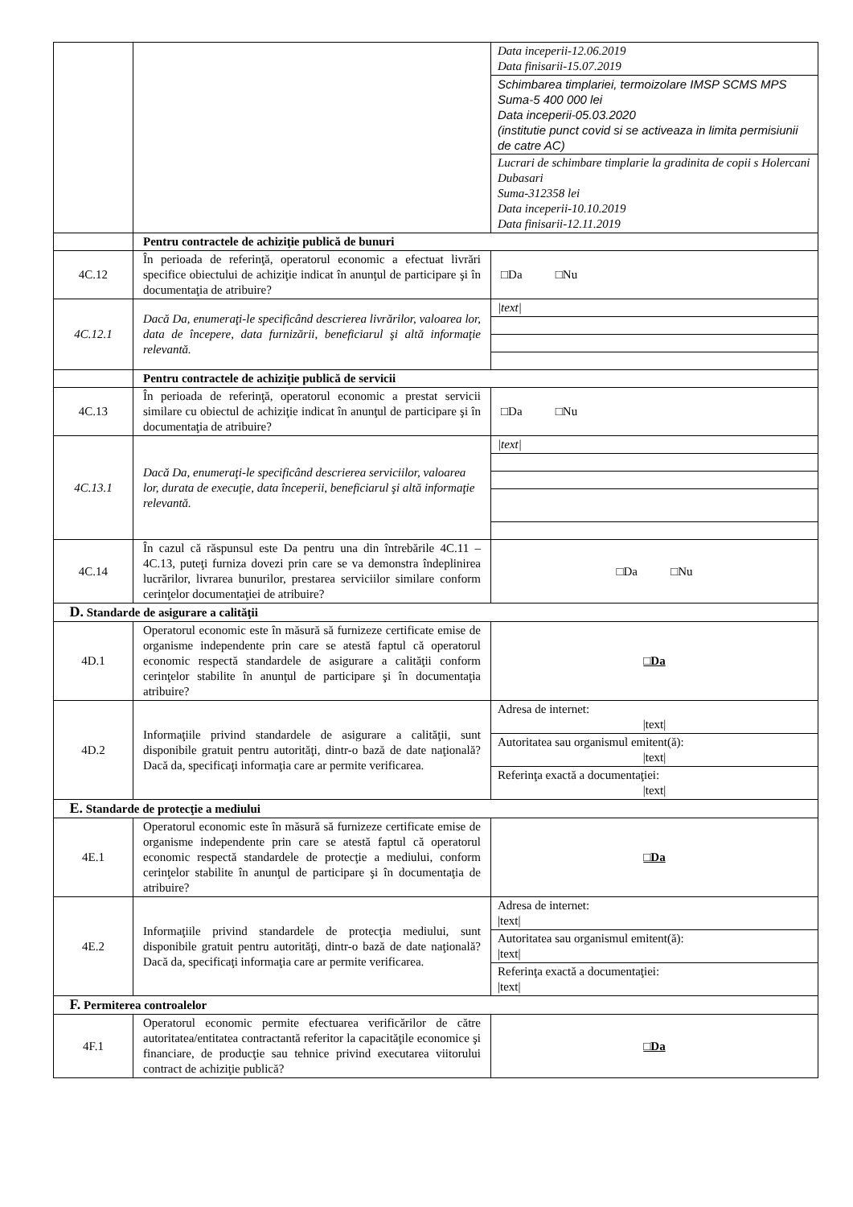| | | / Data inceperii-12.06.2019 Data finisarii-15.07.2019 / / Schimbarea timplariei, termoizolare IMSP SCMS MPS Suma-5 400 000 lei Data inceperii-05.03.2020 (institutie punct covid si se activeaza in limita permisiunii de catre AC) / / Lucrari de schimbare timplarie la gradinita de copii s Holercani Dubasari Suma-312358 lei Data inceperii-10.10.2019 Data finisarii-12.11.2019 / |
| | Pentru contractele de achiziţie publică de bunuri | |
| 4C.12 | În perioada de referinţă, operatorul economic a efectuat livrări specifice obiectului de achiziţie indicat în anunţul de participare şi în documentaţia de atribuire? | □Da □Nu |
| 4C.12.1 | Dacă Da, enumeraţi-le specificând descrierea livrărilor, valoarea lor, data de începere, data furnizării, beneficiarul şi altă informaţie relevantă. | / /text/ / |
| | Pentru contractele de achiziţie publică de servicii | |
| 4C.13 | În perioada de referinţă, operatorul economic a prestat servicii similare cu obiectul de achiziţie indicat în anunţul de participare şi în documentaţia de atribuire? | □Da □Nu |
| 4C.13.1 | Dacă Da, enumeraţi-le specificând descrierea serviciilor, valoarea lor, durata de execuţie, data începerii, beneficiarul şi altă informaţie relevantă. | / /text/ / |
| 4C.14 | În cazul că răspunsul este Da pentru una din întrebările 4C.11 – 4C.13, puteţi furniza dovezi prin care se va demonstra îndeplinirea lucrărilor, livrarea bunurilor, prestarea serviciilor similare conform cerinţelor documentaţiei de atribuire? | □Da □Nu |
| D. Standarde de asigurare a calităţii | | |
| 4D.1 | Operatorul economic este în măsură să furnizeze certificate emise de organisme independente prin care se atestă faptul că operatorul economic respectă standardele de asigurare a calităţii conform cerinţelor stabilite în anunţul de participare şi în documentaţia atribuire? | □Da |
| 4D.2 | Informaţiile privind standardele de asigurare a calităţii, sunt disponibile gratuit pentru autorităţi, dintr-o bază de date naţională? Dacă da, specificaţi informaţia care ar permite verificarea. | / Adresa de internet: /text/ / / Autoritatea sau organismul emitent(ă): /text/ / / Referinţa exactă a documentaţiei: /text/ / |
| E. Standarde de protecţie a mediului | | |
| 4E.1 | Operatorul economic este în măsură să furnizeze certificate emise de organisme independente prin care se atestă faptul că operatorul economic respectă standardele de protecţie a mediului, conform cerinţelor stabilite în anunţul de participare şi în documentaţia de atribuire? | □Da |
| 4E.2 | Informaţiile privind standardele de protecţia mediului, sunt disponibile gratuit pentru autorităţi, dintr-o bază de date naţională? Dacă da, specificaţi informaţia care ar permite verificarea. | / Adresa de internet: /text/ / / Autoritatea sau organismul emitent(ă): /text/ / / Referinţa exactă a documentaţiei: /text/ / |
| F. Permiterea controalelor | | |
| 4F.1 | Operatorul economic permite efectuarea verificărilor de către autoritatea/entitatea contractantă referitor la capacităţile economice şi financiare, de producţie sau tehnice privind executarea viitorului contract de achiziţie publică? | □Da |